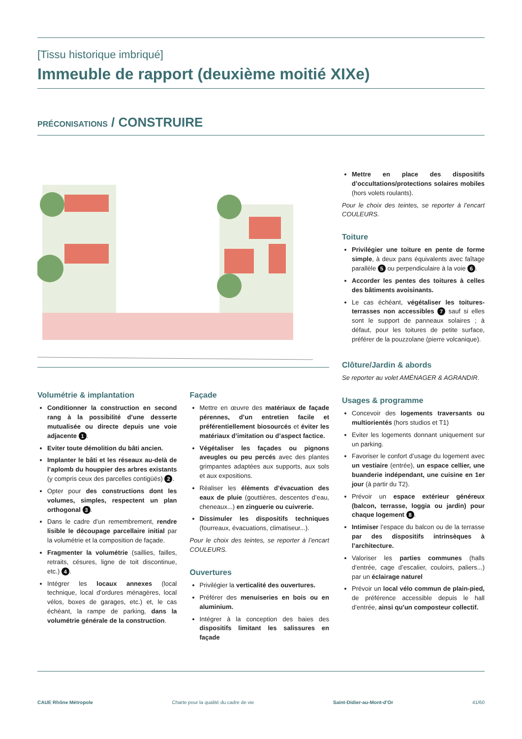[Tissu historique imbriqué]
Immeuble de rapport (deuxième moitié XIXe)
PRÉCONISATIONS / CONSTRUIRE
Volumétrie & implantation
Conditionner la construction en second rang à la possibilité d’une desserte mutualisée ou directe depuis une voie adjacente 1.
Eviter toute démolition du bâti ancien.
Implanter le bâti et les réseaux au-delà de l’aplomb du houppier des arbres existants (y compris ceux des parcelles contigüës) 2.
Opter pour des constructions dont les volumes, simples, respectent un plan orthogonal 3.
Dans le cadre d’un remembrement, rendre lisible le découpage parcellaire initial par la volumétrie et la composition de façade.
Fragmenter la volumétrie (saillies, failles, retraits, césures, ligne de toit discontinue, etc.) 4.
Intégrer les locaux annexes (local technique, local d’ordures ménagères, local vélos, boxes de garages, etc.) et, le cas échéant, la rampe de parking, dans la volumétrie générale de la construction.
Façade
Mettre en œuvre des matériaux de façade pérennes, d’un entretien facile et préférentiellement biosourcés et éviter les matériaux d’imitation ou d’aspect factice.
Végétaliser les façades ou pignons aveugles ou peu percés avec des plantes grimpantes adaptées aux supports, aux sols et aux expositions.
Réaliser les éléments d’évacuation des eaux de pluie (gouttières, descentes d’eau, cheneaux...) en zinguerie ou cuivrerie.
Dissimuler les dispositifs techniques (fourreaux, évacuations, climatiseur...).
Pour le choix des teintes, se reporter à l’encart COULEURS.
Ouvertures
Privilégier la verticalité des ouvertures.
Préférer des menuiseries en bois ou en aluminium.
Intégrer à la conception des baies des dispositifs limitant les salissures en façade
Mettre en place des dispositifs d’occultations/protections solaires mobiles (hors volets roulants).
Pour le choix des teintes, se reporter à l’encart COULEURS.
Toiture
Privilégier une toiture en pente de forme simple, à deux pans équivalents avec faîtage parallèle 5 ou perpendiculaire à la voie 6.
Accorder les pentes des toitures à celles des bâtiments avoisinants.
Le cas échéant, végétaliser les toitures-terrasses non accessibles 7 sauf si elles sont le support de panneaux solaires ; à défaut, pour les toitures de petite surface, préférer de la pouzzolane (pierre volcanique).
Clôture/Jardin & abords
Se reporter au volet AMÉNAGER & AGRANDIR.
Usages & programme
Concevoir des logements traversants ou multiorientés (hors studios et T1)
Eviter les logements donnant uniquement sur un parking.
Favoriser le confort d’usage du logement avec un vestiaire (entrée), un espace cellier, une buanderie indépendant, une cuisine en 1er jour (à partir du T2).
Prévoir un espace extérieur généreux (balcon, terrasse, loggia ou jardin) pour chaque logement 8.
Intimiser l’espace du balcon ou de la terrasse par des dispositifs intrinsèques à l’architecture.
Valoriser les parties communes (halls d’entrée, cage d’escalier, couloirs, paliers...) par un éclairage naturel
Prévoir un local vélo commun de plain-pied, de préférence accessible depuis le hall d’entrée, ainsi qu’un composteur collectif.
CAUE Rhône Métropole Charte pour la qualité du cadre de vie Saint-Didier-au-Mont-d’Or 41/60